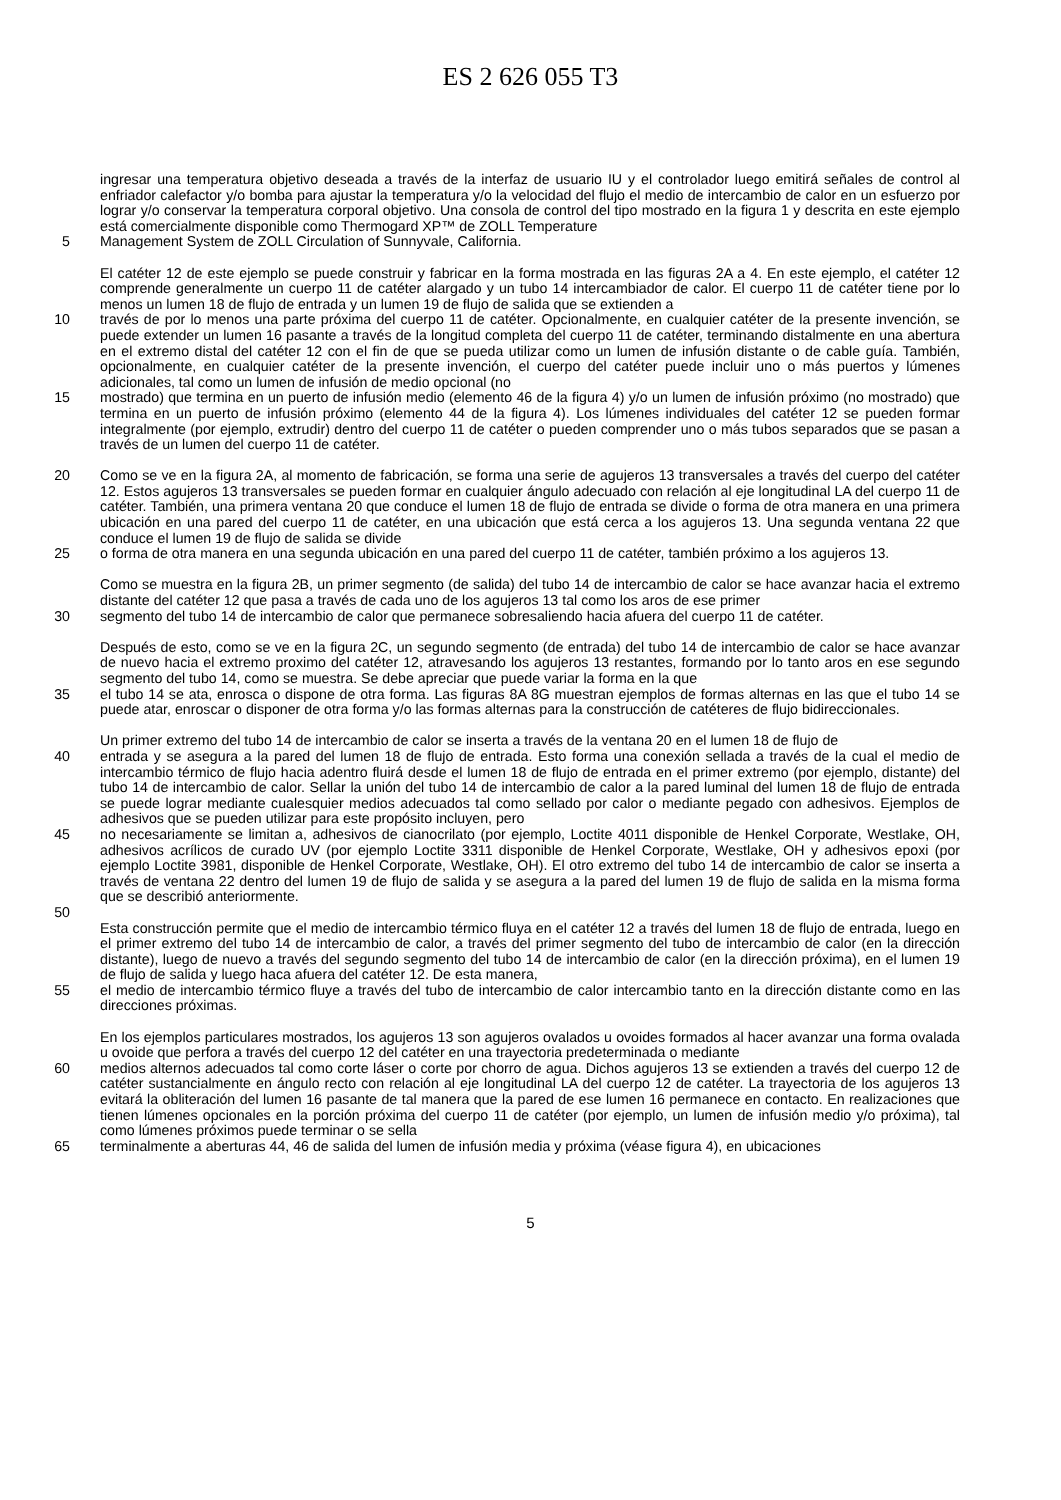ES 2 626 055 T3
ingresar una temperatura objetivo deseada a través de la interfaz de usuario IU y el controlador luego emitirá señales de control al enfriador calefactor y/o bomba para ajustar la temperatura y/o la velocidad del flujo el medio de intercambio de calor en un esfuerzo por lograr y/o conservar la temperatura corporal objetivo. Una consola de control del tipo mostrado en la figura 1 y descrita en este ejemplo está comercialmente disponible como Thermogard XP™ de ZOLL Temperature
5 Management System de ZOLL Circulation of Sunnyvale, California.
El catéter 12 de este ejemplo se puede construir y fabricar en la forma mostrada en las figuras 2A a 4. En este ejemplo, el catéter 12 comprende generalmente un cuerpo 11 de catéter alargado y un tubo 14 intercambiador de calor. El cuerpo 11 de catéter tiene por lo menos un lumen 18 de flujo de entrada y un lumen 19 de flujo de salida que se extienden a
10 través de por lo menos una parte próxima del cuerpo 11 de catéter. Opcionalmente, en cualquier catéter de la presente invención, se puede extender un lumen 16 pasante a través de la longitud completa del cuerpo 11 de catéter, terminando distalmente en una abertura en el extremo distal del catéter 12 con el fin de que se pueda utilizar como un lumen de infusión distante o de cable guía. También, opcionalmente, en cualquier catéter de la presente invención, el cuerpo del catéter puede incluir uno o más puertos y lúmenes adicionales, tal como un lumen de infusión de medio opcional (no
15 mostrado) que termina en un puerto de infusión medio (elemento 46 de la figura 4) y/o un lumen de infusión próximo (no mostrado) que termina en un puerto de infusión próximo (elemento 44 de la figura 4). Los lúmenes individuales del catéter 12 se pueden formar integralmente (por ejemplo, extrudir) dentro del cuerpo 11 de catéter o pueden comprender uno o más tubos separados que se pasan a través de un lumen del cuerpo 11 de catéter.
20 Como se ve en la figura 2A, al momento de fabricación, se forma una serie de agujeros 13 transversales a través del cuerpo del catéter 12. Estos agujeros 13 transversales se pueden formar en cualquier ángulo adecuado con relación al eje longitudinal LA del cuerpo 11 de catéter. También, una primera ventana 20 que conduce el lumen 18 de flujo de entrada se divide o forma de otra manera en una primera ubicación en una pared del cuerpo 11 de catéter, en una ubicación que está cerca a los agujeros 13. Una segunda ventana 22 que conduce el lumen 19 de flujo de salida se divide
25 o forma de otra manera en una segunda ubicación en una pared del cuerpo 11 de catéter, también próximo a los agujeros 13.
Como se muestra en la figura 2B, un primer segmento (de salida) del tubo 14 de intercambio de calor se hace avanzar hacia el extremo distante del catéter 12 que pasa a través de cada uno de los agujeros 13 tal como los aros de ese primer
30 segmento del tubo 14 de intercambio de calor que permanece sobresaliendo hacia afuera del cuerpo 11 de catéter.
Después de esto, como se ve en la figura 2C, un segundo segmento (de entrada) del tubo 14 de intercambio de calor se hace avanzar de nuevo hacia el extremo proximo del catéter 12, atravesando los agujeros 13 restantes, formando por lo tanto aros en ese segundo segmento del tubo 14, como se muestra. Se debe apreciar que puede variar la forma en la que
35 el tubo 14 se ata, enrosca o dispone de otra forma. Las figuras 8A 8G muestran ejemplos de formas alternas en las que el tubo 14 se puede atar, enroscar o disponer de otra forma y/o las formas alternas para la construcción de catéteres de flujo bidireccionales.
Un primer extremo del tubo 14 de intercambio de calor se inserta a través de la ventana 20 en el lumen 18 de flujo de
40 entrada y se asegura a la pared del lumen 18 de flujo de entrada. Esto forma una conexión sellada a través de la cual el medio de intercambio térmico de flujo hacia adentro fluirá desde el lumen 18 de flujo de entrada en el primer extremo (por ejemplo, distante) del tubo 14 de intercambio de calor. Sellar la unión del tubo 14 de intercambio de calor a la pared luminal del lumen 18 de flujo de entrada se puede lograr mediante cualesquier medios adecuados tal como sellado por calor o mediante pegado con adhesivos. Ejemplos de adhesivos que se pueden utilizar para este propósito incluyen, pero
45 no necesariamente se limitan a, adhesivos de cianocrilato (por ejemplo, Loctite 4011 disponible de Henkel Corporate, Westlake, OH, adhesivos acrílicos de curado UV (por ejemplo Loctite 3311 disponible de Henkel Corporate, Westlake, OH y adhesivos epoxi (por ejemplo Loctite 3981, disponible de Henkel Corporate, Westlake, OH). El otro extremo del tubo 14 de intercambio de calor se inserta a través de ventana 22 dentro del lumen 19 de flujo de salida y se asegura a la pared del lumen 19 de flujo de salida en la misma forma que se describió anteriormente.
50
Esta construcción permite que el medio de intercambio térmico fluya en el catéter 12 a través del lumen 18 de flujo de entrada, luego en el primer extremo del tubo 14 de intercambio de calor, a través del primer segmento del tubo de intercambio de calor (en la dirección distante), luego de nuevo a través del segundo segmento del tubo 14 de intercambio de calor (en la dirección próxima), en el lumen 19 de flujo de salida y luego haca afuera del catéter 12. De esta manera,
55 el medio de intercambio térmico fluye a través del tubo de intercambio de calor intercambio tanto en la dirección distante como en las direcciones próximas.
En los ejemplos particulares mostrados, los agujeros 13 son agujeros ovalados u ovoides formados al hacer avanzar una forma ovalada u ovoide que perfora a través del cuerpo 12 del catéter en una trayectoria predeterminada o mediante
60 medios alternos adecuados tal como corte láser o corte por chorro de agua. Dichos agujeros 13 se extienden a través del cuerpo 12 de catéter sustancialmente en ángulo recto con relación al eje longitudinal LA del cuerpo 12 de catéter. La trayectoria de los agujeros 13 evitará la obliteración del lumen 16 pasante de tal manera que la pared de ese lumen 16 permanece en contacto. En realizaciones que tienen lúmenes opcionales en la porción próxima del cuerpo 11 de catéter (por ejemplo, un lumen de infusión medio y/o próxima), tal como lúmenes próximos puede terminar o se sella
65 terminalmente a aberturas 44, 46 de salida del lumen de infusión media y próxima (véase figura 4), en ubicaciones
5